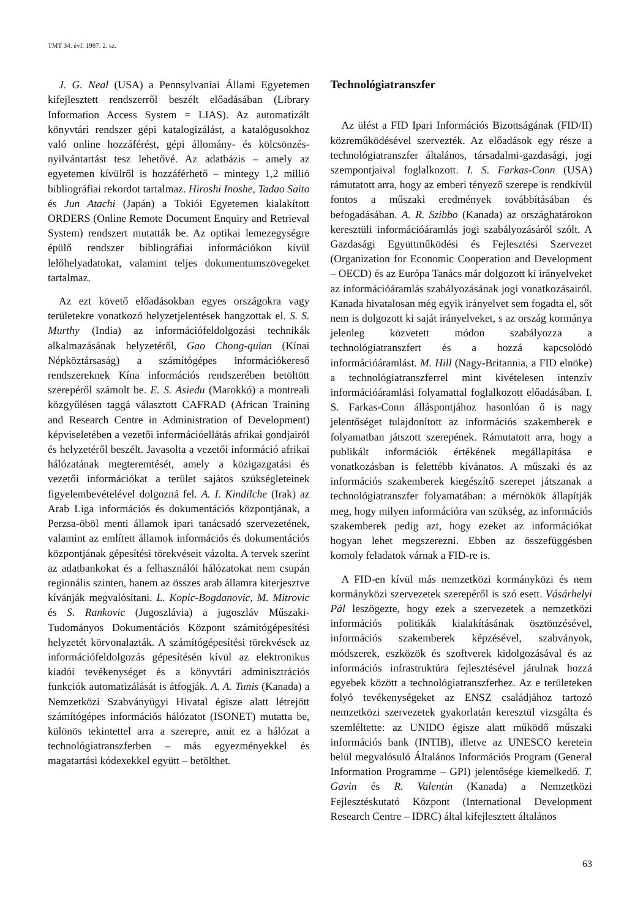TMT 34. évf. 1987. 2. sz.
J. G. Neal (USA) a Pennsylvaniai Állami Egyetemen kifejlesztett rendszerről beszélt előadásában (Library Information Access System = LIAS). Az automatizált könyvtári rendszer gépi katalogizálást, a katalógusokhoz való online hozzáférést, gépi állomány- és kölcsönzés-nyilvántartást tesz lehetővé. Az adatbázis – amely az egyetemen kívülről is hozzáférhető – mintegy 1,2 millió bibliográfiai rekordot tartalmaz. Hiroshi Inoshe, Tadao Saito és Jun Atachi (Japán) a Tokiói Egyetemen kialakított ORDERS (Online Remote Document Enquiry and Retrieval System) rendszert mutatták be. Az optikai lemezegységre épülő rendszer bibliográfiai információkon kívül lelőhelyadatokat, valamint teljes dokumentumszövegeket tartalmaz.
Az ezt követő előadásokban egyes országokra vagy területekre vonatkozó helyzetjelentések hangzottak el. S. S. Murthy (India) az információfeldolgozási technikák alkalmazásának helyzetéről, Gao Chong-quian (Kínai Népköztársaság) a számítógépes információkereső rendszereknek Kína információs rendszerében betöltött szerepéről számolt be. E. S. Asiedu (Marokkó) a montreali közgyűlésen taggá választott CAFRAD (African Training and Research Centre in Administration of Development) képviseletében a vezetői információellátás afrikai gondjairól és helyzetéről beszélt. Javasolta a vezetői információ afrikai hálózatának megteremtését, amely a közigazgatási és vezetői információkat a terület sajátos szükségleteinek figyelembevételével dolgozná fel. A. I. Kindilche (Irak) az Arab Liga információs és dokumentációs központjának, a Perzsa-öböl menti államok ipari tanácsadó szervezetének, valamint az említett államok információs és dokumentációs központjának gépesítési törekvéseit vázolta. A tervek szerint az adatbankokat és a felhasználói hálózatokat nem csupán regionális szinten, hanem az összes arab államra kiterjesztve kívánják megvalósítani. L. Kopic-Bogdanovic, M. Mitrovic és S. Rankovic (Jugoszlávia) a jugoszláv Műszaki-Tudományos Dokumentációs Központ számítógépesítési helyzetét körvonalazták. A számítógépesítési törekvések az információfeldolgozás gépesítésén kívül az elektronikus kiadói tevékenységet és a könyvtári adminisztrációs funkciók automatizálását is átfogják. A. A. Tunis (Kanada) a Nemzetközi Szabványügyi Hivatal égisze alatt létrejött számítógépes információs hálózatot (ISONET) mutatta be, különös tekintettel arra a szerepre, amit ez a hálózat a technológiatranszferben – más egyezményekkel és magatartási kódexekkel együtt – betölthet.
Technológiatranszfer
Az ülést a FID Ipari Információs Bizottságának (FID/II) közreműködésével szervezték. Az előadások egy része a technológiatranszfer általános, társadalmi-gazdasági, jogi szempontjaival foglalkozott. I. S. Farkas-Conn (USA) rámutatott arra, hogy az emberi tényező szerepe is rendkívül fontos a műszaki eredmények továbbításában és befogadásában. A. R. Szibbo (Kanada) az országhatárokon keresztüli információáramlás jogi szabályozásáról szólt. A Gazdasági Együttműködési és Fejlesztési Szervezet (Organization for Economic Cooperation and Development – OECD) és az Európa Tanács már dolgozott ki irányelveket az információáramlás szabályozásának jogi vonatkozásairól. Kanada hivatalosan még egyik irányelvet sem fogadta el, sőt nem is dolgozott ki saját irányelveket, s az ország kormánya jelenleg közvetett módon szabályozza a technológiatranszfert és a hozzá kapcsolódó információáramlást. M. Hill (Nagy-Britannia, a FID elnöke) a technológiatranszferrel mint kivételesen intenzív információáramlási folyamattal foglalkozott előadásában. I. S. Farkas-Conn álláspontjához hasonlóan ő is nagy jelentőséget tulajdonított az információs szakemberek e folyamatban játszott szerepének. Rámutatott arra, hogy a publikált információk értékének megállapítása e vonatkozásban is felettébb kívánatos. A műszaki és az információs szakemberek kiegészítő szerepet játszanak a technológiatranszfer folyamatában: a mérnökök állapítják meg, hogy milyen információra van szükség, az információs szakemberek pedig azt, hogy ezeket az információkat hogyan lehet megszerezni. Ebben az összefüggésben komoly feladatok várnak a FID-re is.
A FID-en kívül más nemzetközi kormányközi és nem kormányközi szervezetek szerepéről is szó esett. Vásárhelyi Pál leszögezte, hogy ezek a szervezetek a nemzetközi információs politikák kialakításának ösztönzésével, információs szakemberek képzésével, szabványok, módszerek, eszközök és szoftverek kidolgozásával és az információs infrastruktúra fejlesztésével járulnak hozzá egyebek között a technológiatranszferhez. Az e területeken folyó tevékenységeket az ENSZ családjához tartozó nemzetközi szervezetek gyakorlatán keresztül vizsgálta és szemléltette: az UNIDO égisze alatt működő műszaki információs bank (INTIB), illetve az UNESCO keretein belül megvalósuló Általános Információs Program (General Information Programme – GPI) jelentősége kiemelkedő. T. Gavin és R. Valentin (Kanada) a Nemzetközi Fejlesztéskutató Központ (International Development Research Centre – IDRC) által kifejlesztett általános
63